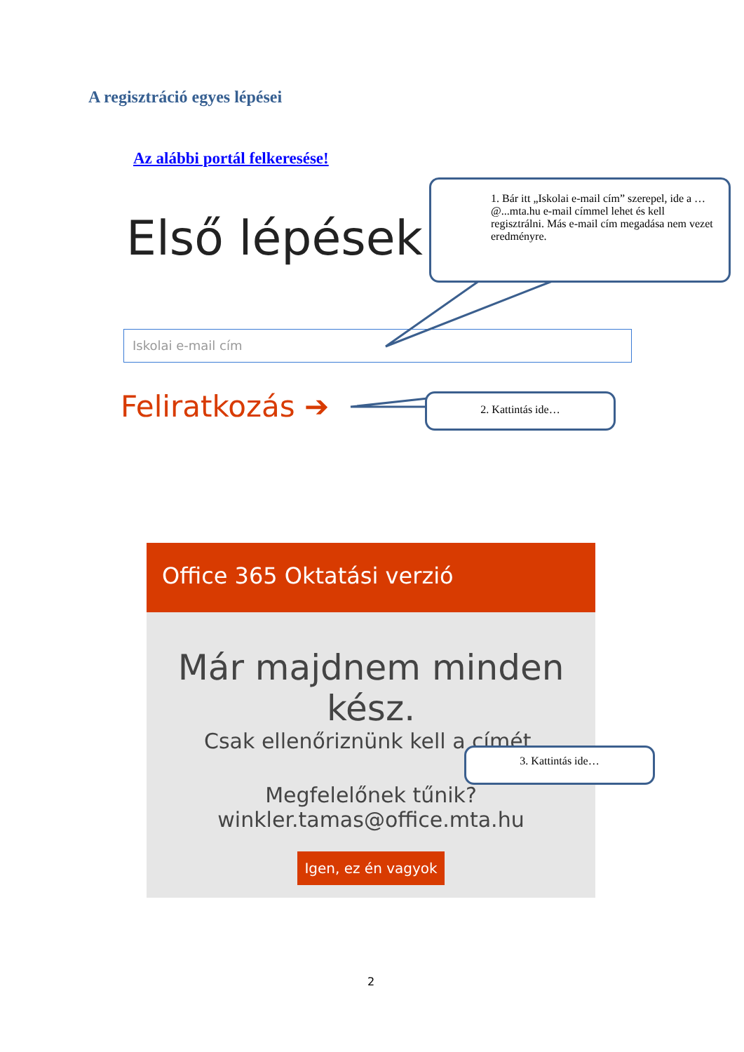A regisztráció egyes lépései
Az alábbi portál felkeresése!
Első lépések
Iskolai e-mail cím
Feliratkozás ➔
1. Bár itt „Iskolai e-mail cím” szerepel, ide a …@...mta.hu e-mail címmel lehet és kell regisztrálni. Más e-mail cím megadása nem vezet eredményre.
2. Kattintás ide…
Office 365 Oktatási verzió
Már majdnem minden kész.
Csak ellenőriznünk kell a címét.
Megfelelőnek tűnik?
winkler.tamas@office.mta.hu
Igen, ez én vagyok
3. Kattintás ide…
2